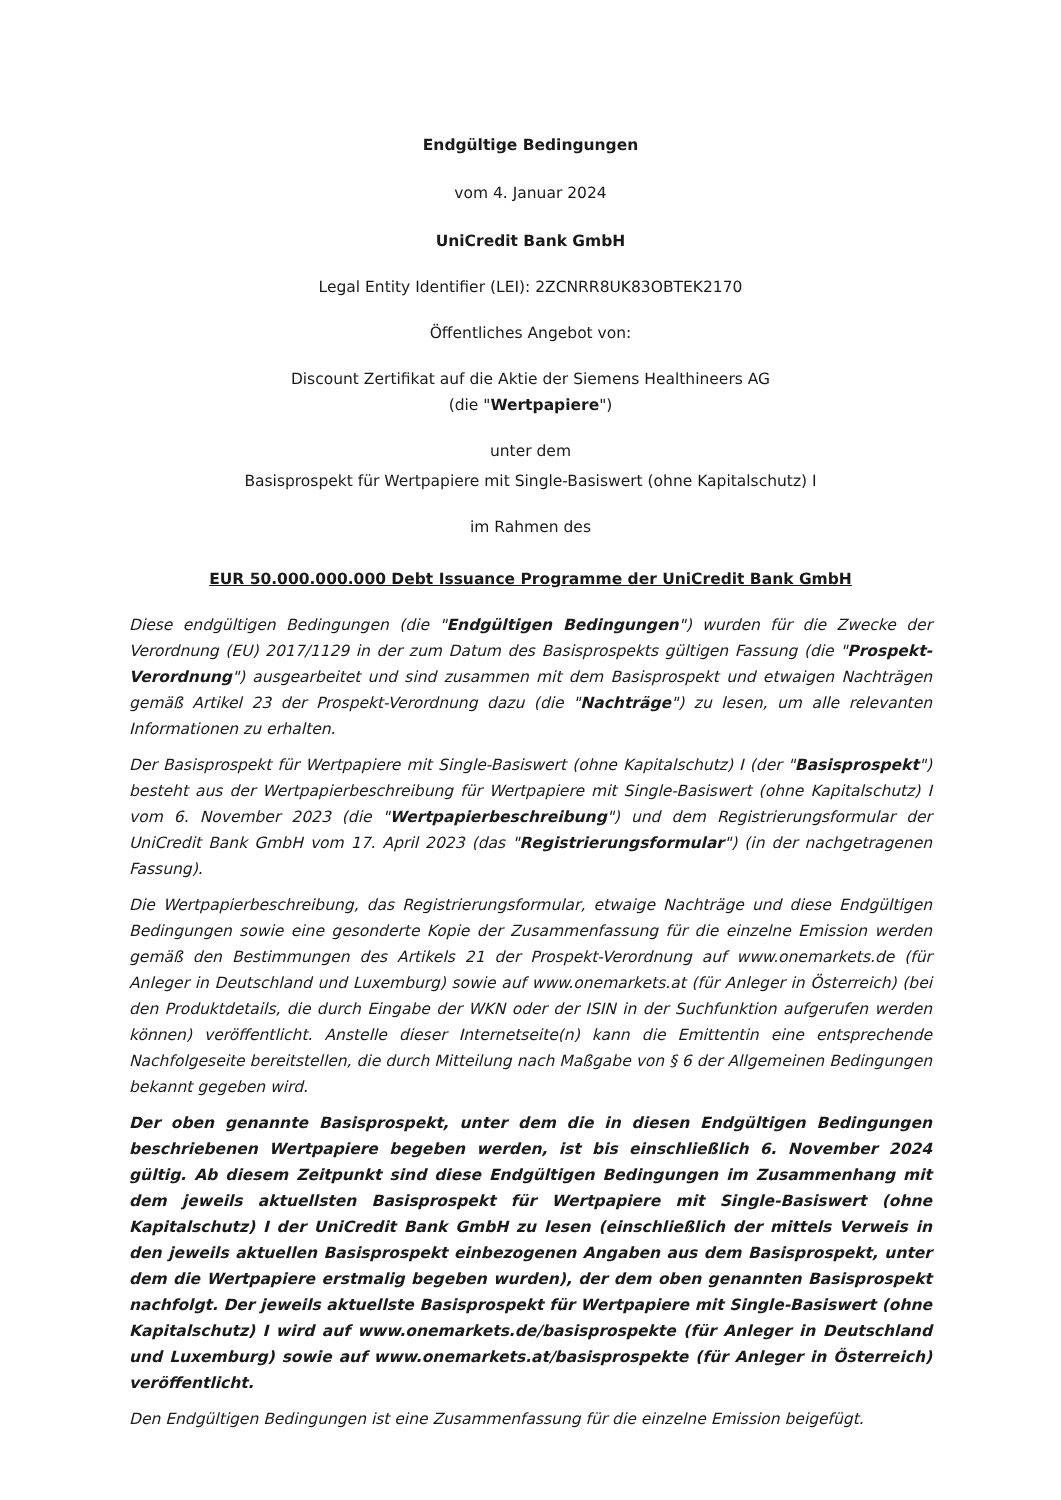Endgültige Bedingungen
vom 4. Januar 2024
UniCredit Bank GmbH
Legal Entity Identifier (LEI): 2ZCNRR8UK83OBTEK2170
Öffentliches Angebot von:
Discount Zertifikat auf die Aktie der Siemens Healthineers AG
(die "Wertpapiere")
unter dem
Basisprospekt für Wertpapiere mit Single-Basiswert (ohne Kapitalschutz) I
im Rahmen des
EUR 50.000.000.000 Debt Issuance Programme der UniCredit Bank GmbH
Diese endgültigen Bedingungen (die "Endgültigen Bedingungen") wurden für die Zwecke der Verordnung (EU) 2017/1129 in der zum Datum des Basisprospekts gültigen Fassung (die "Prospekt-Verordnung") ausgearbeitet und sind zusammen mit dem Basisprospekt und etwaigen Nachträgen gemäß Artikel 23 der Prospekt-Verordnung dazu (die "Nachträge") zu lesen, um alle relevanten Informationen zu erhalten.
Der Basisprospekt für Wertpapiere mit Single-Basiswert (ohne Kapitalschutz) I (der "Basisprospekt") besteht aus der Wertpapierbeschreibung für Wertpapiere mit Single-Basiswert (ohne Kapitalschutz) I vom 6. November 2023 (die "Wertpapierbeschreibung") und dem Registrierungsformular der UniCredit Bank GmbH vom 17. April 2023 (das "Registrierungsformular") (in der nachgetragenen Fassung).
Die Wertpapierbeschreibung, das Registrierungsformular, etwaige Nachträge und diese Endgültigen Bedingungen sowie eine gesonderte Kopie der Zusammenfassung für die einzelne Emission werden gemäß den Bestimmungen des Artikels 21 der Prospekt-Verordnung auf www.onemarkets.de (für Anleger in Deutschland und Luxemburg) sowie auf www.onemarkets.at (für Anleger in Österreich) (bei den Produktdetails, die durch Eingabe der WKN oder der ISIN in der Suchfunktion aufgerufen werden können) veröffentlicht. Anstelle dieser Internetseite(n) kann die Emittentin eine entsprechende Nachfolgeseite bereitstellen, die durch Mitteilung nach Maßgabe von § 6 der Allgemeinen Bedingungen bekannt gegeben wird.
Der oben genannte Basisprospekt, unter dem die in diesen Endgültigen Bedingungen beschriebenen Wertpapiere begeben werden, ist bis einschließlich 6. November 2024 gültig. Ab diesem Zeitpunkt sind diese Endgültigen Bedingungen im Zusammenhang mit dem jeweils aktuellsten Basisprospekt für Wertpapiere mit Single-Basiswert (ohne Kapitalschutz) I der UniCredit Bank GmbH zu lesen (einschließlich der mittels Verweis in den jeweils aktuellen Basisprospekt einbezogenen Angaben aus dem Basisprospekt, unter dem die Wertpapiere erstmalig begeben wurden), der dem oben genannten Basisprospekt nachfolgt. Der jeweils aktuellste Basisprospekt für Wertpapiere mit Single-Basiswert (ohne Kapitalschutz) I wird auf www.onemarkets.de/basisprospekte (für Anleger in Deutschland und Luxemburg) sowie auf www.onemarkets.at/basisprospekte (für Anleger in Österreich) veröffentlicht.
Den Endgültigen Bedingungen ist eine Zusammenfassung für die einzelne Emission beigefügt.